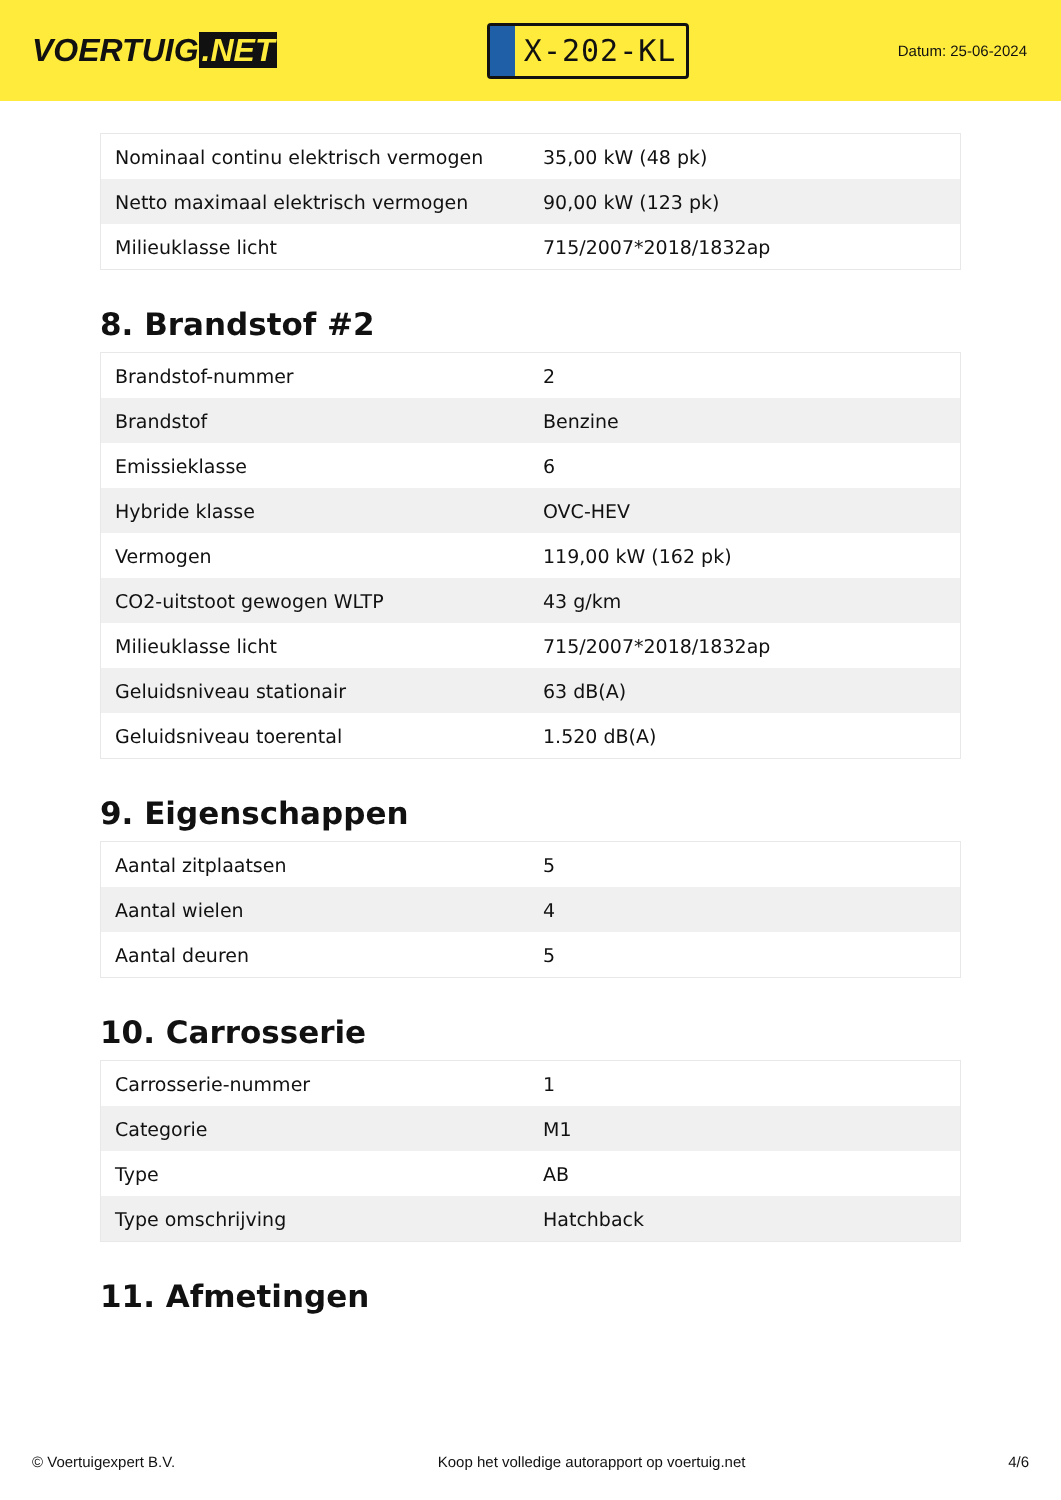VOERTUIG.NET
X-202-KL
Datum: 25-06-2024
| Nominaal continu elektrisch vermogen | 35,00 kW (48 pk) |
| Netto maximaal elektrisch vermogen | 90,00 kW (123 pk) |
| Milieuklasse licht | 715/2007*2018/1832ap |
8. Brandstof #2
| Brandstof-nummer | 2 |
| Brandstof | Benzine |
| Emissieklasse | 6 |
| Hybride klasse | OVC-HEV |
| Vermogen | 119,00 kW (162 pk) |
| CO2-uitstoot gewogen WLTP | 43 g/km |
| Milieuklasse licht | 715/2007*2018/1832ap |
| Geluidsniveau stationair | 63 dB(A) |
| Geluidsniveau toerental | 1.520 dB(A) |
9. Eigenschappen
| Aantal zitplaatsen | 5 |
| Aantal wielen | 4 |
| Aantal deuren | 5 |
10. Carrosserie
| Carrosserie-nummer | 1 |
| Categorie | M1 |
| Type | AB |
| Type omschrijving | Hatchback |
11. Afmetingen
© Voertuigexpert B.V. Koop het volledige autorapport op voertuig.net 4/6